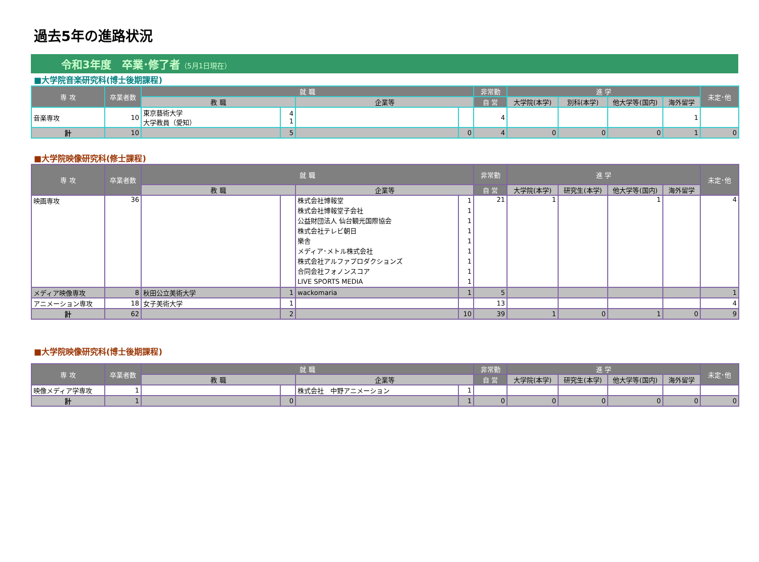過去5年の進路状況
令和3年度　卒業･修了者（5月1日現在）
■大学院音楽研究科(博士後期課程)
| 専 攻 | 卒業者数 | 就 職 | | | | 非常勤 | 進 学 | | | | 未定･他 |
| --- | --- | --- | --- | --- | --- | --- | --- | --- | --- | --- | --- |
| | | 教 職 | | 企業等 | | 自 営 | 大学院(本学) | 別科(本学) | 他大学等(国内) | 海外留学 | |
| 音楽専攻 | 10 | 東京藝術大学 大学教員（愛知） | 4 1 | | | 4 | | | | 1 | |
| 計 | 10 | | 5 | | 0 | 4 | 0 | 0 | 0 | 1 | 0 |
■大学院映像研究科(修士課程)
| 専 攻 | 卒業者数 | 就 職 | | | | 非常勤 | 進 学 | | | | 未定･他 |
| --- | --- | --- | --- | --- | --- | --- | --- | --- | --- | --- | --- |
| | | 教 職 | | 企業等 | | 自 営 | 大学院(本学) | 研究生(本学) | 他大学等(国内) | 海外留学 | |
| 映画専攻 | 36 | | | 株式会社博報堂 株式会社博報堂子会社 公益財団法人 仙台観光国際協会 株式会社テレビ朝日 樂舎 メディア･メトル株式会社 株式会社アルファプロダクションズ 合同会社フォノンスコア LIVE SPORTS MEDIA | 1 1 1 1 1 1 1 1 1 | 21 | 1 | | 1 | | 4 |
| メディア映像専攻 | 8 | 秋田公立美術大学 | 1 | wackomaria | 1 | 5 | | | | | 1 |
| アニメーション専攻 | 18 | 女子美術大学 | 1 | | | 13 | | | | | 4 |
| 計 | 62 | | 2 | | 10 | 39 | 1 | 0 | 1 | 0 | 9 |
■大学院映像研究科(博士後期課程)
| 専 攻 | 卒業者数 | 就 職 | | | | 非常勤 | 進 学 | | | | 未定･他 |
| --- | --- | --- | --- | --- | --- | --- | --- | --- | --- | --- | --- |
| | | 教 職 | | 企業等 | | 自 営 | 大学院(本学) | 研究生(本学) | 他大学等(国内) | 海外留学 | |
| 映像メディア学専攻 | 1 | | | 株式会社 中野アニメーション | 1 | | | | | | |
| 計 | 1 | | 0 | | 1 | 0 | 0 | 0 | 0 | 0 | 0 |